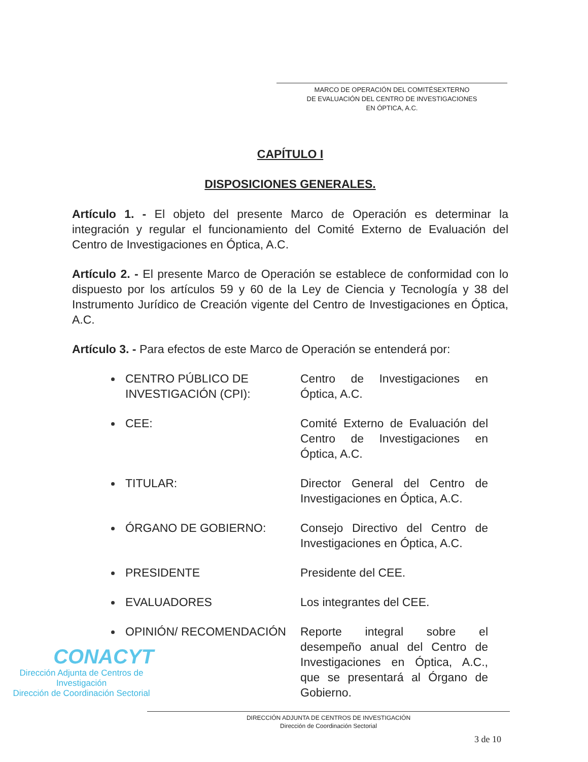MARCO DE OPERACIÓN DEL COMITÉSEXTERNO
DE EVALUACIÓN DEL CENTRO DE INVESTIGACIONES
EN ÓPTICA, A.C.
CAPÍTULO I
DISPOSICIONES GENERALES.
Artículo 1. - El objeto del presente Marco de Operación es determinar la integración y regular el funcionamiento del Comité Externo de Evaluación del Centro de Investigaciones en Óptica, A.C.
Artículo 2. - El presente Marco de Operación se establece de conformidad con lo dispuesto por los artículos 59 y 60 de la Ley de Ciencia y Tecnología y 38 del Instrumento Jurídico de Creación vigente del Centro de Investigaciones en Óptica, A.C.
Artículo 3. - Para efectos de este Marco de Operación se entenderá por:
CENTRO PÚBLICO DE INVESTIGACIÓN (CPI):
Centro de Investigaciones en Óptica, A.C.
CEE: Comité Externo de Evaluación del Centro de Investigaciones en Óptica, A.C.
TITULAR: Director General del Centro de Investigaciones en Óptica, A.C.
ÓRGANO DE GOBIERNO: Consejo Directivo del Centro de Investigaciones en Óptica, A.C.
PRESIDENTE Presidente del CEE.
EVALUADORES Los integrantes del CEE.
OPINIÓN/ RECOMENDACIÓN Reporte integral sobre el desempeño anual del Centro de Investigaciones en Óptica, A.C., que se presentará al Órgano de Gobierno.
CONACYT
Dirección Adjunta de Centros de Investigación
Dirección de Coordinación Sectorial
DIRECCIÓN ADJUNTA DE CENTROS DE INVESTIGACIÓN
Dirección de Coordinación Sectorial
3 de 10